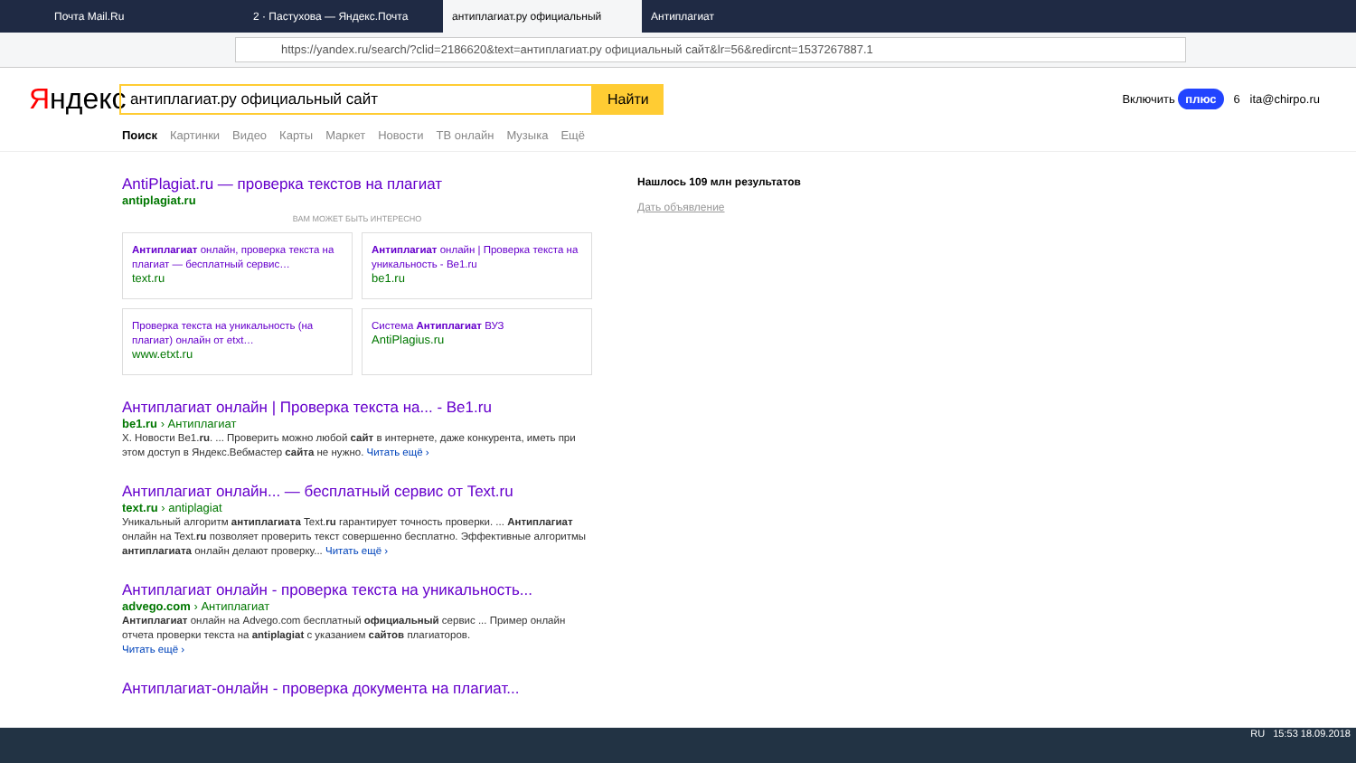Почта Mail.Ru
2 · Пастухова — Яндекс.Почта
антиплагиат.ру официальный
Антиплагиат
https://yandex.ru/search/?clid=2186620&text=антиплагиат.ру официальный сайт&lr=56&redircnt=1537267887.1
Яндекс
антиплагиат.ру официальный сайт
Найти
Включить плюс 6 ita@chirpo.ru
Поиск Картинки Видео Карты Маркет Новости ТВ онлайн Музыка Ещё
AntiPlagiat.ru — проверка текстов на плагиат
antiplagiat.ru
ВАМ МОЖЕТ БЫТЬ ИНТЕРЕСНО
Антиплагиат онлайн, проверка текста на плагиат — бесплатный сервис…
text.ru
Антиплагиат онлайн | Проверка текста на уникальность - Be1.ru
be1.ru
Проверка текста на уникальность (на плагиат) онлайн от etxt…
www.etxt.ru
Система Антиплагиат ВУЗ
AntiPlagius.ru
Антиплагиат онлайн | Проверка текста на... - Be1.ru
be1.ru › Антиплагиат
X. Новости Be1.ru. ... Проверить можно любой сайт в интернете, даже конкурента, иметь при этом доступ в Яндекс.Вебмастер сайта не нужно. Читать ещё ›
Антиплагиат онлайн... — бесплатный сервис от Text.ru
text.ru › antiplagiat
Уникальный алгоритм антиплагиата Text.ru гарантирует точность проверки. ... Антиплагиат онлайн на Text.ru позволяет проверить текст совершенно бесплатно. Эффективные алгоритмы антиплагиата онлайн делают проверку... Читать ещё ›
Антиплагиат онлайн - проверка текста на уникальность...
advego.com › Антиплагиат
Антиплагиат онлайн на Advego.com бесплатный официальный сервис ... Пример онлайн отчета проверки текста на antiplagiat с указанием сайтов плагиаторов.
Читать ещё ›
Антиплагиат-онлайн - проверка документа на плагиат...
Нашлось 109 млн результатов
Дать объявление
RU 15:53 18.09.2018